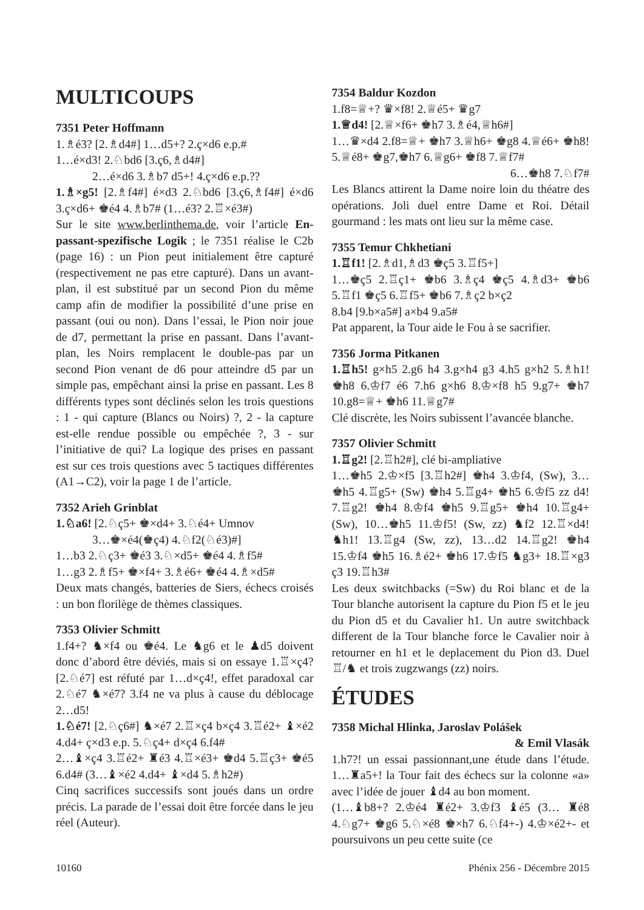MULTICOUPS
7351 Peter Hoffmann
1.♗é3? [2.♗d4#] 1…d5+? 2.ç×d6 e.p.#
1…é×d3! 2.♘bd6 [3.ç6,♗d4#]
2…é×d6 3.♗b7 d5+! 4.ç×d6 e.p.??
1.♗×g5! [2.♗f4#] é×d3 2.♘bd6 [3.ç6,♗f4#] é×d6 3.ç×d6+ ♚é4 4.♗b7# (1…é3? 2.♖×é3#)
Sur le site www.berlinthema.de, voir l’article En-passant-spezifische Logik ; le 7351 réalise le C2b (page 16) : un Pion peut initialement être capturé (respectivement ne pas etre capturé). Dans un avant-plan, il est substitué par un second Pion du même camp afin de modifier la possibilité d’une prise en passant (oui ou non). Dans l’essai, le Pion noir joue de d7, permettant la prise en passant. Dans l’avant-plan, les Noirs remplacent le double-pas par un second Pion venant de d6 pour atteindre d5 par un simple pas, empêchant ainsi la prise en passant. Les 8 différents types sont déclinés selon les trois questions : 1 - qui capture (Blancs ou Noirs) ?, 2 - la capture est-elle rendue possible ou empêchée ?, 3 - sur l’initiative de qui? La logique des prises en passant est sur ces trois questions avec 5 tactiques différentes (A1→C2), voir la page 1 de l’article.
7352 Arieh Grinblat
1.♘a6! [2.♘ç5+ ♚×d4+ 3.♘é4+ Umnov
3…♚×é4(♚ç4) 4.♘f2(♘é3)#]
1…b3 2.♘ç3+ ♚é3 3.♘×d5+ ♚é4 4.♗f5#
1…g3 2.♗f5+ ♚×f4+ 3.♗é6+ ♚é4 4.♗×d5#
Deux mats changés, batteries de Siers, échecs croisés : un bon florilège de thèmes classiques.
7353 Olivier Schmitt
1.f4+? ♞×f4 ou ♚é4. Le ♞g6 et le ♟d5 doivent donc d’abord être déviés, mais si on essaye 1.♖×ç4? [2.♘é7] est réfuté par 1…d×ç4!, effet paradoxal car 2.♘é7 ♞×é7? 3.f4 ne va plus à cause du déblocage 2…d5!
1.♘é7! [2.♘ç6#] ♞×é7 2.♖×ç4 b×ç4 3.♖é2+ ♝×é2 4.d4+ ç×d3 e.p. 5.♘ç4+ d×ç4 6.f4#
2…♝×ç4 3.♖é2+ ♜é3 4.♖×é3+ ♚d4 5.♖ç3+ ♚é5 6.d4# (3…♝×é2 4.d4+ ♝×d4 5.♗h2#)
Cinq sacrifices successifs sont joués dans un ordre précis. La parade de l’essai doit être forcée dans le jeu réel (Auteur).
7354 Baldur Kozdon
1.f8=♕+? ♛×f8! 2.♕é5+ ♛g7
1.♕d4! [2.♕×f6+ ♚h7 3.♗é4,♕h6#]
1…♛×d4 2.f8=♕+ ♚h7 3.♕h6+ ♚g8 4.♕é6+ ♚h8! 5.♕é8+ ♚g7,♚h7 6.♕g6+ ♚f8 7.♕f7#
6…♚h8 7.♘f7#
Les Blancs attirent la Dame noire loin du théatre des opérations. Joli duel entre Dame et Roi. Détail gourmand : les mats ont lieu sur la même case.
7355 Temur Chkhetiani
1.♖f1! [2.♗d1,♗d3 ♚ç5 3.♖f5+]
1…♚ç5 2.♖ç1+ ♚b6 3.♗ç4 ♚ç5 4.♗d3+ ♚b6 5.♖f1 ♚ç5 6.♖f5+ ♚b6 7.♗ç2 b×ç2
8.b4 [9.b×a5#] a×b4 9.a5#
Pat apparent, la Tour aide le Fou à se sacrifier.
7356 Jorma Pitkanen
1.♖h5! g×h5 2.g6 h4 3.g×h4 g3 4.h5 g×h2 5.♗h1! ♚h8 6.♔f7 é6 7.h6 g×h6 8.♔×f8 h5 9.g7+ ♚h7 10.g8=♕+ ♚h6 11.♕g7#
Clé discrète, les Noirs subissent l’avancée blanche.
7357 Olivier Schmitt
1.♖g2! [2.♖h2#], clé bi-ampliative
1…♚h5 2.♔×f5 [3.♖h2#] ♚h4 3.♔f4, (Sw), 3…♚h5 4.♖g5+ (Sw) ♚h4 5.♖g4+ ♚h5 6.♔f5 zz d4! 7.♖g2! ♚h4 8.♔f4 ♚h5 9.♖g5+ ♚h4 10.♖g4+ (Sw), 10…♚h5 11.♔f5! (Sw, zz) ♞f2 12.♖×d4! ♞h1! 13.♖g4 (Sw, zz), 13…d2 14.♖g2! ♚h4 15.♔f4 ♚h5 16.♗é2+ ♚h6 17.♔f5 ♞g3+ 18.♖×g3 ç3 19.♖h3#
Les deux switchbacks (=Sw) du Roi blanc et de la Tour blanche autorisent la capture du Pion f5 et le jeu du Pion d5 et du Cavalier h1. Un autre switchback different de la Tour blanche force le Cavalier noir à retourner en h1 et le deplacement du Pion d3. Duel ♖/♞ et trois zugzwangs (zz) noirs.
ÉTUDES
7358 Michal Hlinka, Jaroslav Polášek
& Emil Vlasák
1.h7?! un essai passionnant,une étude dans l’étude. 1…♜a5+! la Tour fait des échecs sur la colonne «a» avec l’idée de jouer ♝d4 au bon moment.
(1…♝b8+? 2.♔é4 ♜é2+ 3.♔f3 ♝é5 (3… ♜é8 4.♘g7+ ♚g6 5.♘×é8 ♚×h7 6.♘f4+-) 4.♔×é2+- et poursuivons un peu cette suite (ce
10160 Phénix 256 - Décembre 2015